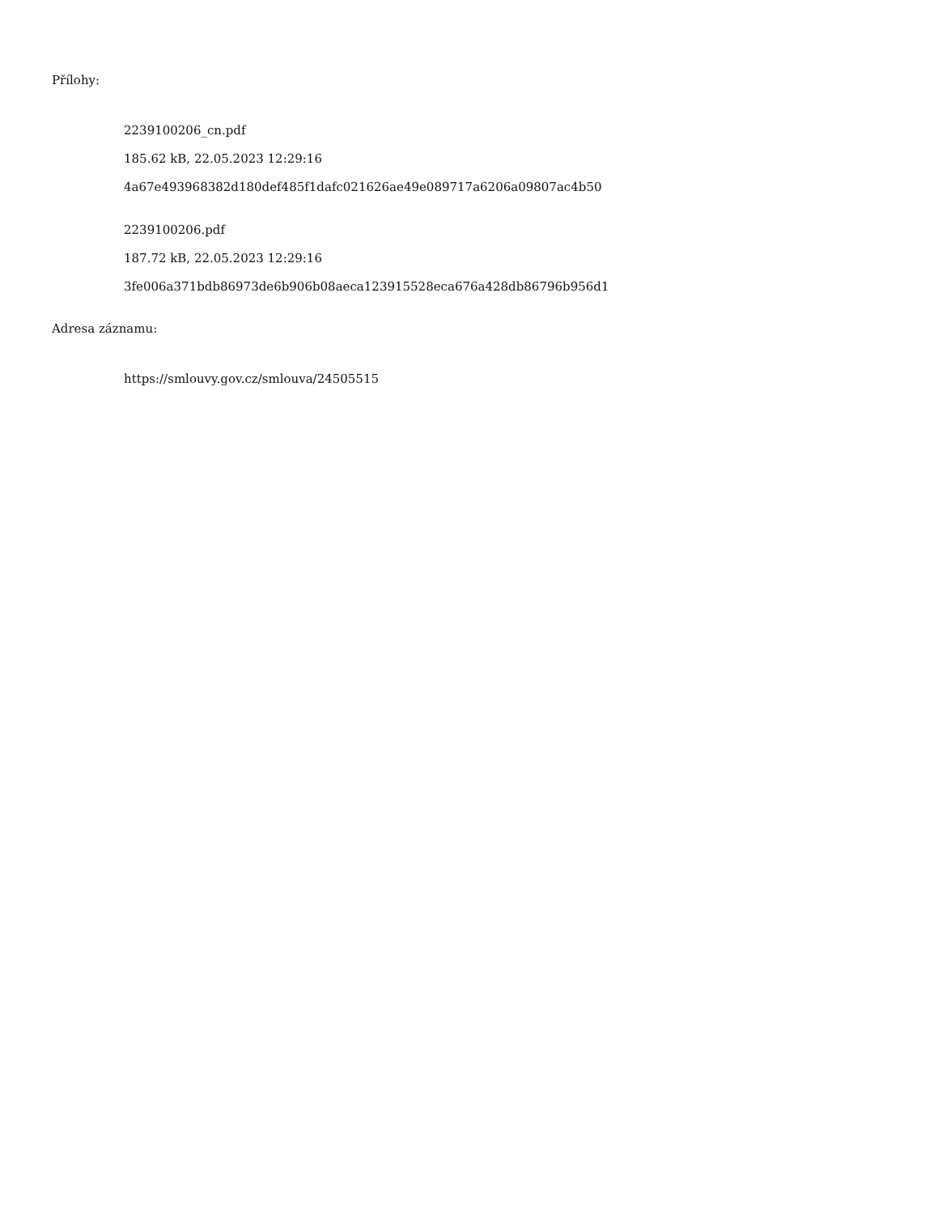Přílohy:
2239100206_cn.pdf
185.62 kB, 22.05.2023 12:29:16
4a67e493968382d180def485f1dafc021626ae49e089717a6206a09807ac4b50
2239100206.pdf
187.72 kB, 22.05.2023 12:29:16
3fe006a371bdb86973de6b906b08aeca123915528eca676a428db86796b956d1
Adresa záznamu:
https://smlouvy.gov.cz/smlouva/24505515